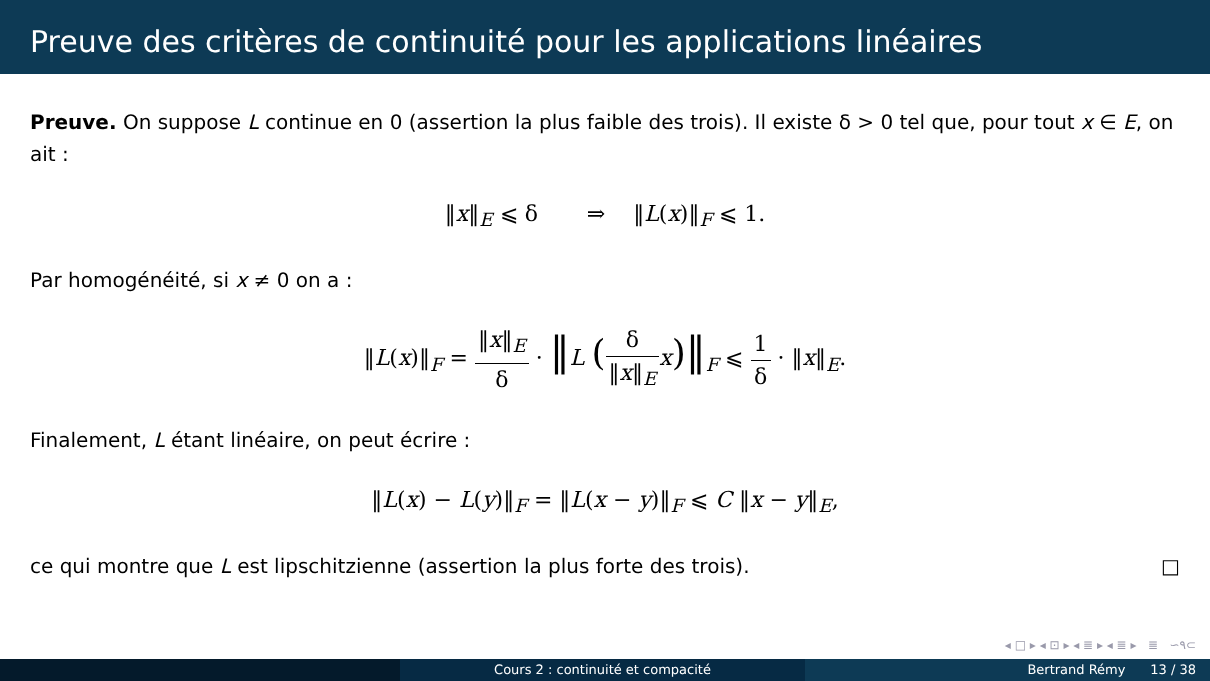Preuve des critères de continuité pour les applications linéaires
Preuve. On suppose L continue en 0 (assertion la plus faible des trois). Il existe δ > 0 tel que, pour tout x ∈ E, on ait :
‖x‖<sub>E</sub> ⩽ δ ⇒ ‖L(x)‖<sub>F</sub> ⩽ 1.
Par homogénéité, si x ≠ 0 on a :
‖L(x)‖<sub>F</sub> = ‖x‖<sub>E</sub> δ · ‖L (δ ‖x‖<sub>E</sub> x)‖<sub>F</sub> ⩽ 1 δ · ‖x‖<sub>E</sub>.
Finalement, L étant linéaire, on peut écrire :
‖L(x) − L(y)‖<sub>F</sub> = ‖L(x − y)‖<sub>F</sub> ⩽ C ‖x − y‖<sub>E</sub>,
ce qui montre que L est lipschitzienne (assertion la plus forte des trois). □
◂ □ ▸ ◂ ⊡ ▸ ◂ ≣ ▸ ◂ ≣ ▸ ≣ ∽۹⊂
Cours 2 : continuité et compacité Bertrand Rémy 13 / 38